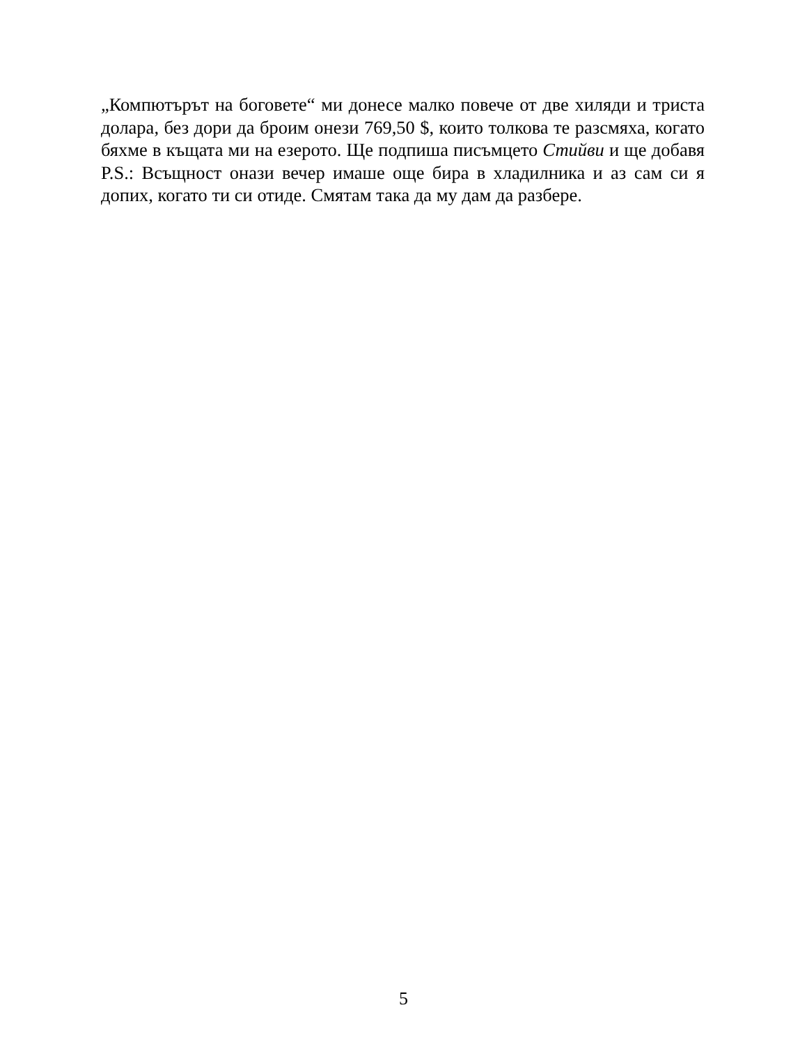„Компютърът на боговете“ ми донесе малко повече от две хиляди и триста долара, без дори да броим онези 769,50 $, които толкова те разсмяха, когато бяхме в къщата ми на езерото. Ще подпиша писъмцето Стийви и ще добавя P.S.: Всъщност онази вечер имаше още бира в хладилника и аз сам си я допих, когато ти си отиде. Смятам така да му дам да разбере.
5